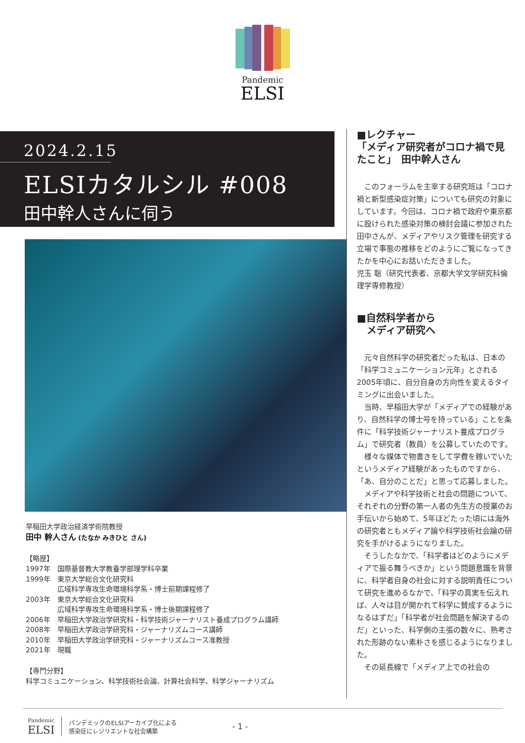Pandemic
ELSI
2024.2.15
ELSIカタルシル #008
田中幹人さんに伺う
早稲田大学政治経済学術院教授
田中 幹人さん (たなか みきひと さん)
【略歴】
| 1997年 | 国際基督教大学教養学部理学科卒業 |
| 1999年 | 東京大学総合文化研究科 広域科学専攻生命環境科学系・博士前期課程修了 |
| 2003年 | 東京大学総合文化研究科 広域科学専攻生命環境科学系・博士後期課程修了 |
| 2006年 | 早稲田大学政治学研究科・科学技術ジャーナリスト養成プログラム講師 |
| 2008年 | 早稲田大学政治学研究科・ジャーナリズムコース講師 |
| 2010年 | 早稲田大学政治学研究科・ジャーナリズムコース准教授 |
| 2021年 | 現職 |
【専門分野】
科学コミュニケーション、科学技術社会論、計算社会科学、科学ジャーナリズム
■レクチャー
「メディア研究者がコロナ禍で見たこと」　田中幹人さん
このフォーラムを主宰する研究班は「コロナ禍と新型感染症対策」についても研究の対象にしています。今回は、コロナ禍で政府や東京都に設けられた感染対策の検討会議に参加された田中さんが、メディアやリスク管理を研究する立場で事態の推移をどのようにご覧になってきたかを中心にお話いただきました。
児玉 聡（研究代表者、京都大学文学研究科倫理学専修教授）
■自然科学者から
　メディア研究へ
元々自然科学の研究者だった私は、日本の「科学コミュニケーション元年」とされる2005年頃に、自分自身の方向性を変えるタイミングに出会いました。
当時、早稲田大学が「メディアでの経験があり、自然科学の博士号を持っている」ことを条件に「科学技術ジャーナリスト養成プログラム」で研究者（教員）を公募していたのです。
様々な媒体で物書きをして学費を稼いでいたというメディア経験があったものですから、「あ、自分のことだ」と思って応募しました。
メディアや科学技術と社会の問題について、それぞれの分野の第一人者の先生方の授業のお手伝いから始めて、5年ほどたった頃には海外の研究者ともメディア論や科学技術社会論の研究を手がけるようになりました。
そうしたなかで、「科学者はどのようにメディアで振る舞うべきか」という問題意識を背景に、科学者自身の社会に対する説明責任について研究を進めるなかで、「科学の真実を伝えれば、人々は目が開かれて科学に賛成するようになるはずだ」「科学者が社会問題を解決するのだ」といった、科学側の主張の数々に、熟考された形跡のない素朴さを感じるようになりました。
その延長線で「メディア上での社会の
Pandemic
ELSI
パンデミックのELSIアーカイブ化による
感染症にレジリエントな社会構築
- 1 -